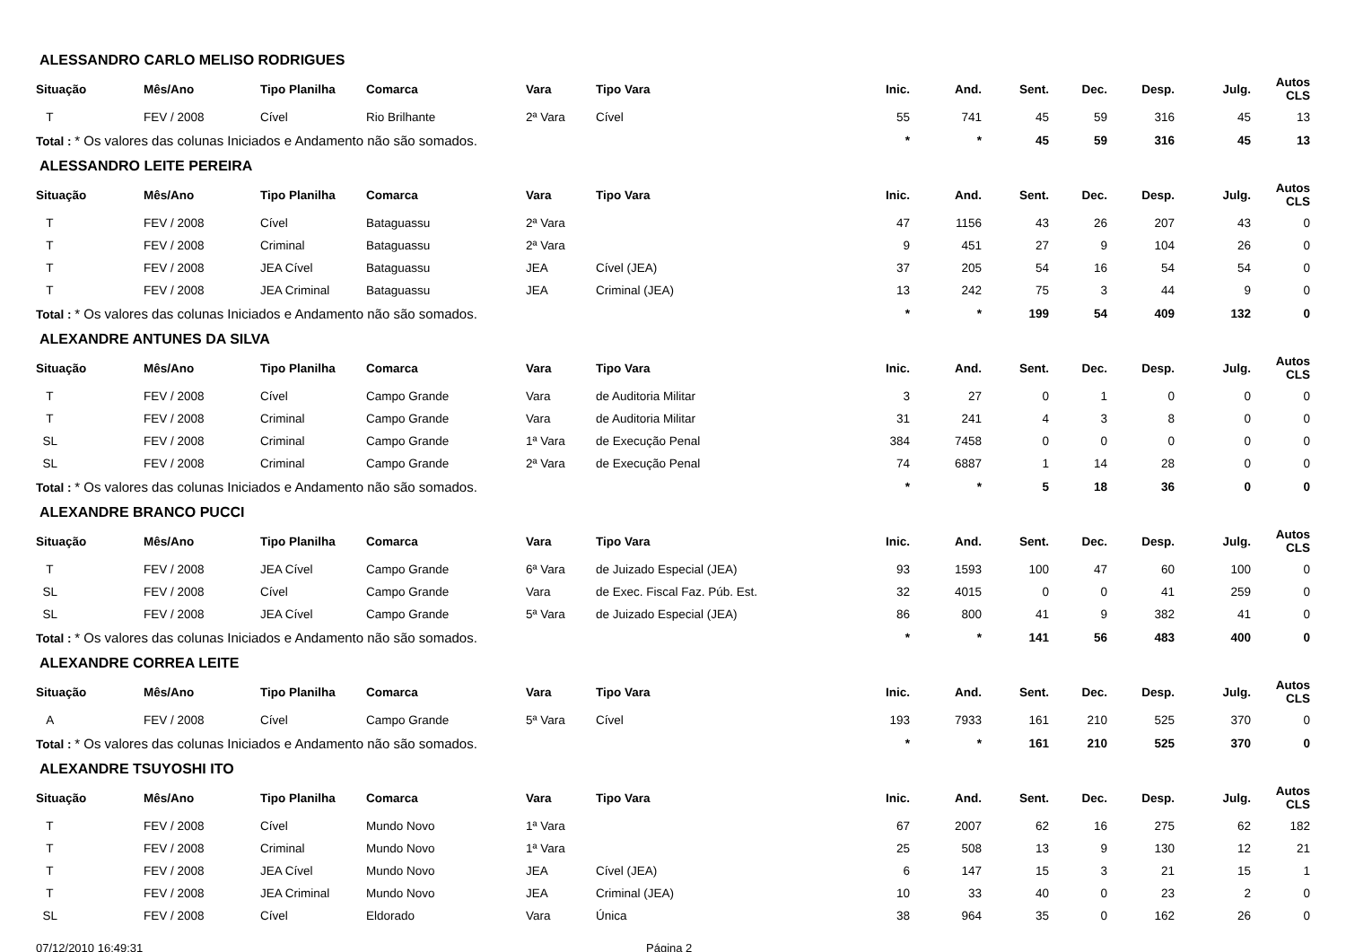ALESSANDRO CARLO MELISO RODRIGUES
| Situação | Mês/Ano | Tipo Planilha | Comarca | Vara | Tipo Vara | Inic. | And. | Sent. | Dec. | Desp. | Julg. | Autos CLS |
| --- | --- | --- | --- | --- | --- | --- | --- | --- | --- | --- | --- | --- |
| T | FEV / 2008 | Cível | Rio Brilhante | 2ª Vara | Cível | 55 | 741 | 45 | 59 | 316 | 45 | 13 |
| Total : * Os valores das colunas Iniciados e Andamento não são somados. | | | | | | * | * | 45 | 59 | 316 | 45 | 13 |
ALESSANDRO LEITE PEREIRA
| Situação | Mês/Ano | Tipo Planilha | Comarca | Vara | Tipo Vara | Inic. | And. | Sent. | Dec. | Desp. | Julg. | Autos CLS |
| --- | --- | --- | --- | --- | --- | --- | --- | --- | --- | --- | --- | --- |
| T | FEV / 2008 | Cível | Bataguassu | 2ª Vara | | 47 | 1156 | 43 | 26 | 207 | 43 | 0 |
| T | FEV / 2008 | Criminal | Bataguassu | 2ª Vara | | 9 | 451 | 27 | 9 | 104 | 26 | 0 |
| T | FEV / 2008 | JEA Cível | Bataguassu | JEA | Cível (JEA) | 37 | 205 | 54 | 16 | 54 | 54 | 0 |
| T | FEV / 2008 | JEA Criminal | Bataguassu | JEA | Criminal (JEA) | 13 | 242 | 75 | 3 | 44 | 9 | 0 |
| Total : * Os valores das colunas Iniciados e Andamento não são somados. | | | | | | * | * | 199 | 54 | 409 | 132 | 0 |
ALEXANDRE ANTUNES DA SILVA
| Situação | Mês/Ano | Tipo Planilha | Comarca | Vara | Tipo Vara | Inic. | And. | Sent. | Dec. | Desp. | Julg. | Autos CLS |
| --- | --- | --- | --- | --- | --- | --- | --- | --- | --- | --- | --- | --- |
| T | FEV / 2008 | Cível | Campo Grande | Vara | de Auditoria Militar | 3 | 27 | 0 | 1 | 0 | 0 | 0 |
| T | FEV / 2008 | Criminal | Campo Grande | Vara | de Auditoria Militar | 31 | 241 | 4 | 3 | 8 | 0 | 0 |
| SL | FEV / 2008 | Criminal | Campo Grande | 1ª Vara | de Execução Penal | 384 | 7458 | 0 | 0 | 0 | 0 | 0 |
| SL | FEV / 2008 | Criminal | Campo Grande | 2ª Vara | de Execução Penal | 74 | 6887 | 1 | 14 | 28 | 0 | 0 |
| Total : * Os valores das colunas Iniciados e Andamento não são somados. | | | | | | * | * | 5 | 18 | 36 | 0 | 0 |
ALEXANDRE BRANCO PUCCI
| Situação | Mês/Ano | Tipo Planilha | Comarca | Vara | Tipo Vara | Inic. | And. | Sent. | Dec. | Desp. | Julg. | Autos CLS |
| --- | --- | --- | --- | --- | --- | --- | --- | --- | --- | --- | --- | --- |
| T | FEV / 2008 | JEA Cível | Campo Grande | 6ª Vara | de Juizado Especial (JEA) | 93 | 1593 | 100 | 47 | 60 | 100 | 0 |
| SL | FEV / 2008 | Cível | Campo Grande | Vara | de Exec. Fiscal Faz. Púb. Est. | 32 | 4015 | 0 | 0 | 41 | 259 | 0 |
| SL | FEV / 2008 | JEA Cível | Campo Grande | 5ª Vara | de Juizado Especial (JEA) | 86 | 800 | 41 | 9 | 382 | 41 | 0 |
| Total : * Os valores das colunas Iniciados e Andamento não são somados. | | | | | | * | * | 141 | 56 | 483 | 400 | 0 |
ALEXANDRE CORREA LEITE
| Situação | Mês/Ano | Tipo Planilha | Comarca | Vara | Tipo Vara | Inic. | And. | Sent. | Dec. | Desp. | Julg. | Autos CLS |
| --- | --- | --- | --- | --- | --- | --- | --- | --- | --- | --- | --- | --- |
| A | FEV / 2008 | Cível | Campo Grande | 5ª Vara | Cível | 193 | 7933 | 161 | 210 | 525 | 370 | 0 |
| Total : * Os valores das colunas Iniciados e Andamento não são somados. | | | | | | * | * | 161 | 210 | 525 | 370 | 0 |
ALEXANDRE TSUYOSHI ITO
| Situação | Mês/Ano | Tipo Planilha | Comarca | Vara | Tipo Vara | Inic. | And. | Sent. | Dec. | Desp. | Julg. | Autos CLS |
| --- | --- | --- | --- | --- | --- | --- | --- | --- | --- | --- | --- | --- |
| T | FEV / 2008 | Cível | Mundo Novo | 1ª Vara | | 67 | 2007 | 62 | 16 | 275 | 62 | 182 |
| T | FEV / 2008 | Criminal | Mundo Novo | 1ª Vara | | 25 | 508 | 13 | 9 | 130 | 12 | 21 |
| T | FEV / 2008 | JEA Cível | Mundo Novo | JEA | Cível (JEA) | 6 | 147 | 15 | 3 | 21 | 15 | 1 |
| T | FEV / 2008 | JEA Criminal | Mundo Novo | JEA | Criminal (JEA) | 10 | 33 | 40 | 0 | 23 | 2 | 0 |
| SL | FEV / 2008 | Cível | Eldorado | Vara | Única | 38 | 964 | 35 | 0 | 162 | 26 | 0 |
07/12/2010 16:49:31 Página 2